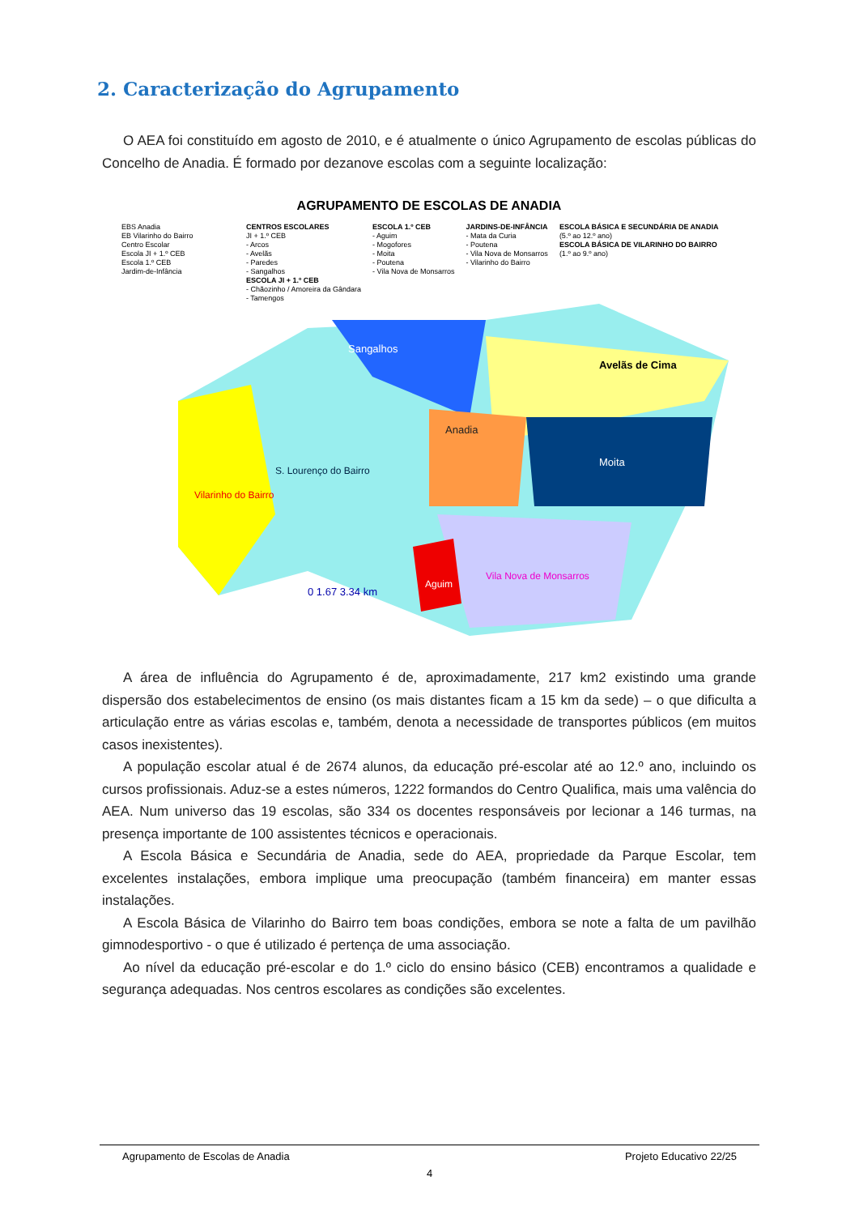2. Caracterização do Agrupamento
O AEA foi constituído em agosto de 2010, e é atualmente o único Agrupamento de escolas públicas do Concelho de Anadia. É formado por dezanove escolas com a seguinte localização:
AGRUPAMENTO DE ESCOLAS DE ANADIA
EBS Anadia
EB Vilarinho do Bairro
Centro Escolar
Escola JI + 1.º CEB
Escola 1.º CEB
Jardim-de-Infância
CENTROS ESCOLARES
JI + 1.º CEB
- Arcos
- Avelãs
- Paredes
- Sangalhos
ESCOLA JI + 1.º CEB
- Chãozinho / Amoreira da Gândara
- Tamengos
ESCOLA 1.º CEB
- Aguim
- Mogofores
- Moita
- Poutena
- Vila Nova de Monsarros
JARDINS-DE-INFÂNCIA
- Mata da Curia
- Poutena
- Vila Nova de Monsarros
- Vilarinho do Bairro
ESCOLA BÁSICA E SECUNDÁRIA DE ANADIA
(5.º ao 12.º ano)
ESCOLA BÁSICA DE VILARINHO DO BAIRRO
(1.º ao 9.º ano)
Anadia
Avelãs de Cima
Moita
Sangalhos
Vilarinho do Bairro
Vila Nova de Monsarros
Aguim
S. Lourenço do Bairro
0 1.67 3.34 km
A área de influência do Agrupamento é de, aproximadamente, 217 km2 existindo uma grande dispersão dos estabelecimentos de ensino (os mais distantes ficam a 15 km da sede) – o que dificulta a articulação entre as várias escolas e, também, denota a necessidade de transportes públicos (em muitos casos inexistentes).
A população escolar atual é de 2674 alunos, da educação pré-escolar até ao 12.º ano, incluindo os cursos profissionais. Aduz-se a estes números, 1222 formandos do Centro Qualifica, mais uma valência do AEA. Num universo das 19 escolas, são 334 os docentes responsáveis por lecionar a 146 turmas, na presença importante de 100 assistentes técnicos e operacionais.
A Escola Básica e Secundária de Anadia, sede do AEA, propriedade da Parque Escolar, tem excelentes instalações, embora implique uma preocupação (também financeira) em manter essas instalações.
A Escola Básica de Vilarinho do Bairro tem boas condições, embora se note a falta de um pavilhão gimnodesportivo - o que é utilizado é pertença de uma associação.
Ao nível da educação pré-escolar e do 1.º ciclo do ensino básico (CEB) encontramos a qualidade e segurança adequadas. Nos centros escolares as condições são excelentes.
Agrupamento de Escolas de Anadia Projeto Educativo 22/25
4